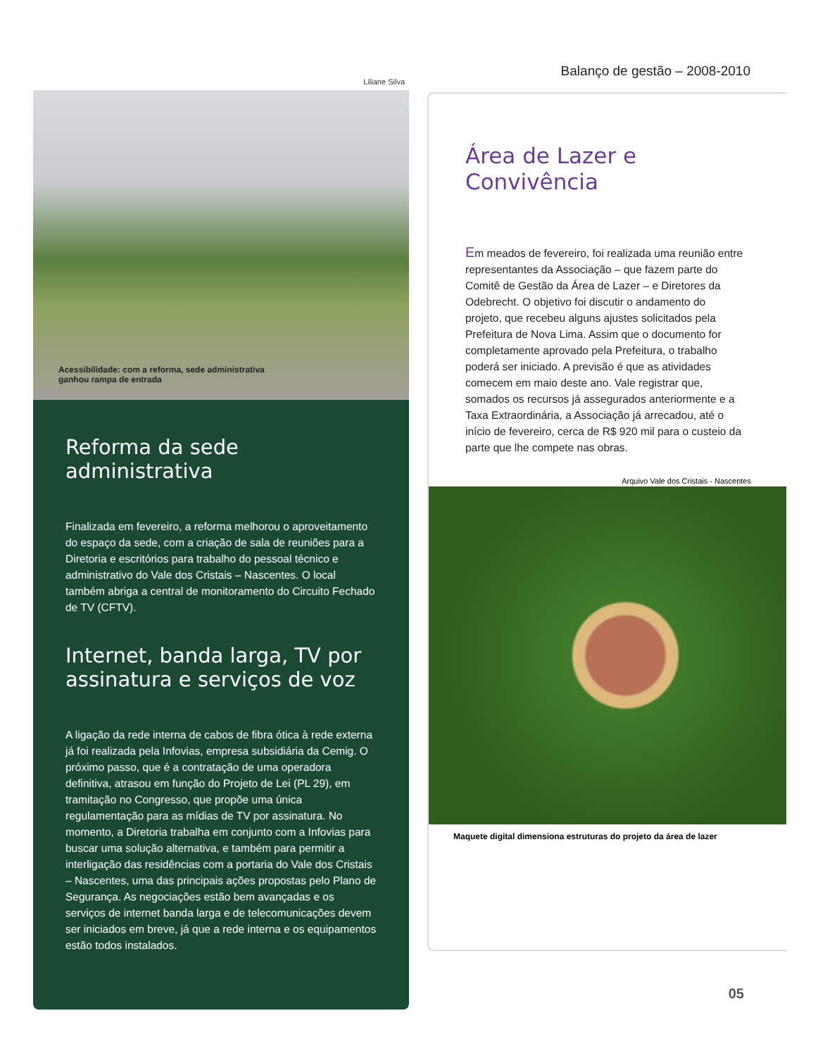Balanço de gestão – 2008-2010
Liliane Silva
Acessibilidade: com a reforma, sede administrativa
ganhou rampa de entrada
Reforma da sede administrativa
Finalizada em fevereiro, a reforma melhorou o aproveitamento do espaço da sede, com a criação de sala de reuniões para a Diretoria e escritórios para trabalho do pessoal técnico e administrativo do Vale dos Cristais – Nascentes. O local também abriga a central de monitoramento do Circuito Fechado de TV (CFTV).
Internet, banda larga, TV por assinatura e serviços de voz
A ligação da rede interna de cabos de fibra ótica à rede externa já foi realizada pela Infovias, empresa subsidiária da Cemig. O próximo passo, que é a contratação de uma operadora definitiva, atrasou em função do Projeto de Lei (PL 29), em tramitação no Congresso, que propõe uma única regulamentação para as mídias de TV por assinatura. No momento, a Diretoria trabalha em conjunto com a Infovias para buscar uma solução alternativa, e também para permitir a interligação das residências com a portaria do Vale dos Cristais – Nascentes, uma das principais ações propostas pelo Plano de Segurança. As negociações estão bem avançadas e os serviços de internet banda larga e de telecomunicações devem ser iniciados em breve, já que a rede interna e os equipamentos estão todos instalados.
Área de Lazer e
Convivência
Em meados de fevereiro, foi realizada uma reunião entre representantes da Associação – que fazem parte do Comitê de Gestão da Área de Lazer – e Diretores da Odebrecht. O objetivo foi discutir o andamento do projeto, que recebeu alguns ajustes solicitados pela Prefeitura de Nova Lima. Assim que o documento for completamente aprovado pela Prefeitura, o trabalho poderá ser iniciado. A previsão é que as atividades comecem em maio deste ano. Vale registrar que, somados os recursos já assegurados anteriormente e a Taxa Extraordinária, a Associação já arrecadou, até o início de fevereiro, cerca de R$ 920 mil para o custeio da parte que lhe compete nas obras.
Arquivo Vale dos Cristais - Nascentes
Maquete digital dimensiona estruturas do projeto da área de lazer
05